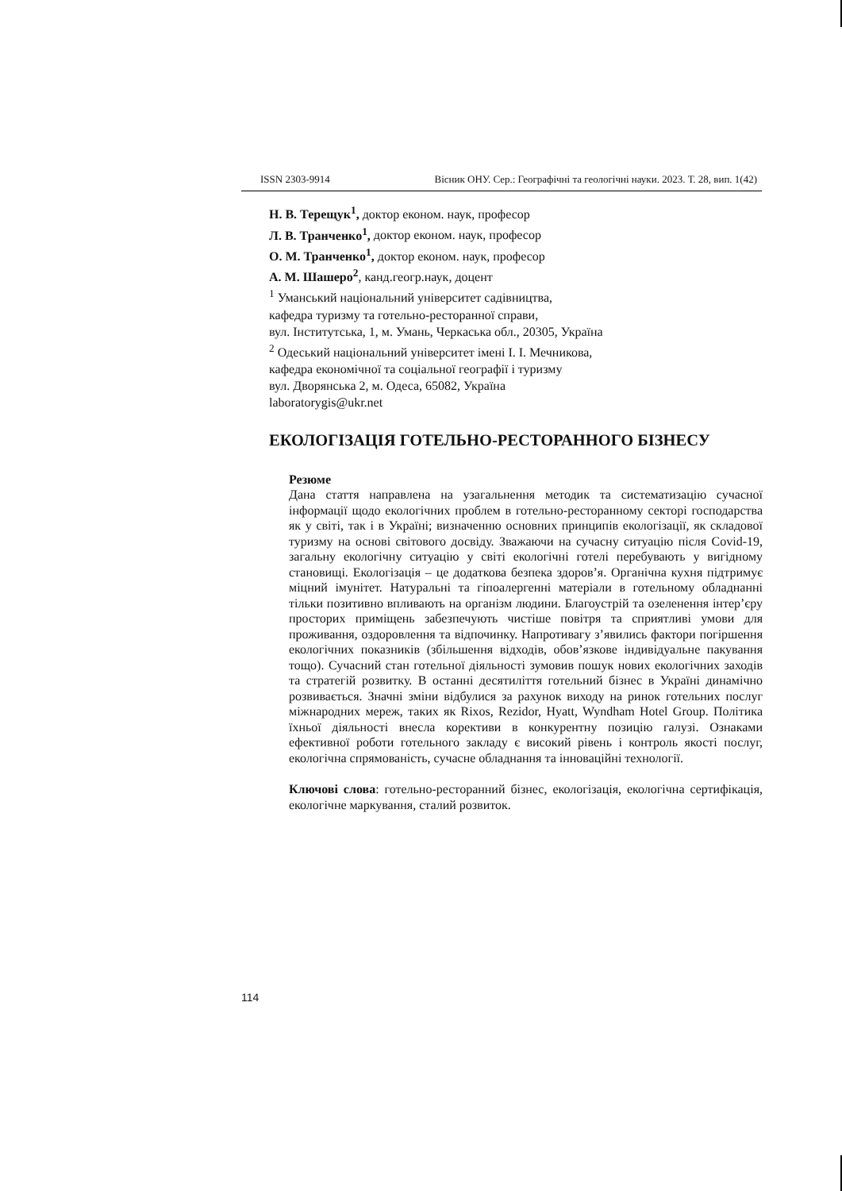ISSN 2303-9914 Вісник ОНУ. Сер.: Географічні та геологічні науки. 2023. Т. 28, вип. 1(42)
Н. В. Терещук<sup>1</sup>, доктор економ. наук, професор
Л. В. Транченко<sup>1</sup>, доктор економ. наук, професор
О. М. Транченко<sup>1</sup>, доктор економ. наук, професор
А. М. Шашеро<sup>2</sup>, канд.геогр.наук, доцент
<sup>1</sup> Уманський національний університет садівництва,
кафедра туризму та готельно-ресторанної справи,
вул. Інститутська, 1, м. Умань, Черкаська обл., 20305, Україна
<sup>2</sup> Одеський національний університет імені І. І. Мечникова,
кафедра економічної та соціальної географії і туризму
вул. Дворянська 2, м. Одеса, 65082, Україна
laboratorygis@ukr.net
ЕКОЛОГІЗАЦІЯ ГОТЕЛЬНО-РЕСТОРАННОГО БІЗНЕСУ
Резюме
Дана стаття направлена на узагальнення методик та систематизацію сучасної інформації щодо екологічних проблем в готельно-ресторанному секторі господарства як у світі, так і в Україні; визначенню основних принципів екологізації, як складової туризму на основі світового досвіду. Зважаючи на сучасну ситуацію після Covid-19, загальну екологічну ситуацію у світі екологічні готелі перебувають у вигідному становищі. Екологізація – це додаткова безпека здоров’я. Органічна кухня підтримує міцний імунітет. Натуральні та гіпоалергенні матеріали в готельному обладнанні тільки позитивно впливають на організм людини. Благоустрій та озеленення інтер’єру просторих приміщень забезпечують чистіше повітря та сприятливі умови для проживання, оздоровлення та відпочинку. Напротивагу з’явились фактори погіршення екологічних показників (збільшення відходів, обов’язкове індивідуальне пакування тощо). Сучасний стан готельної діяльності зумовив пошук нових екологічних заходів та стратегій розвитку. В останні десятиліття готельний бізнес в Україні динамічно розвивається. Значні зміни відбулися за рахунок виходу на ринок готельних послуг міжнародних мереж, таких як Rixos, Rezidor, Hyatt, Wyndham Hotel Group. Політика їхньої діяльності внесла корективи в конкурентну позицію галузі. Ознаками ефективної роботи готельного закладу є високий рівень і контроль якості послуг, екологічна спрямованість, сучасне обладнання та інноваційні технології.
Ключові слова: готельно-ресторанний бізнес, екологізація, екологічна сертифікація, екологічне маркування, сталий розвиток.
114